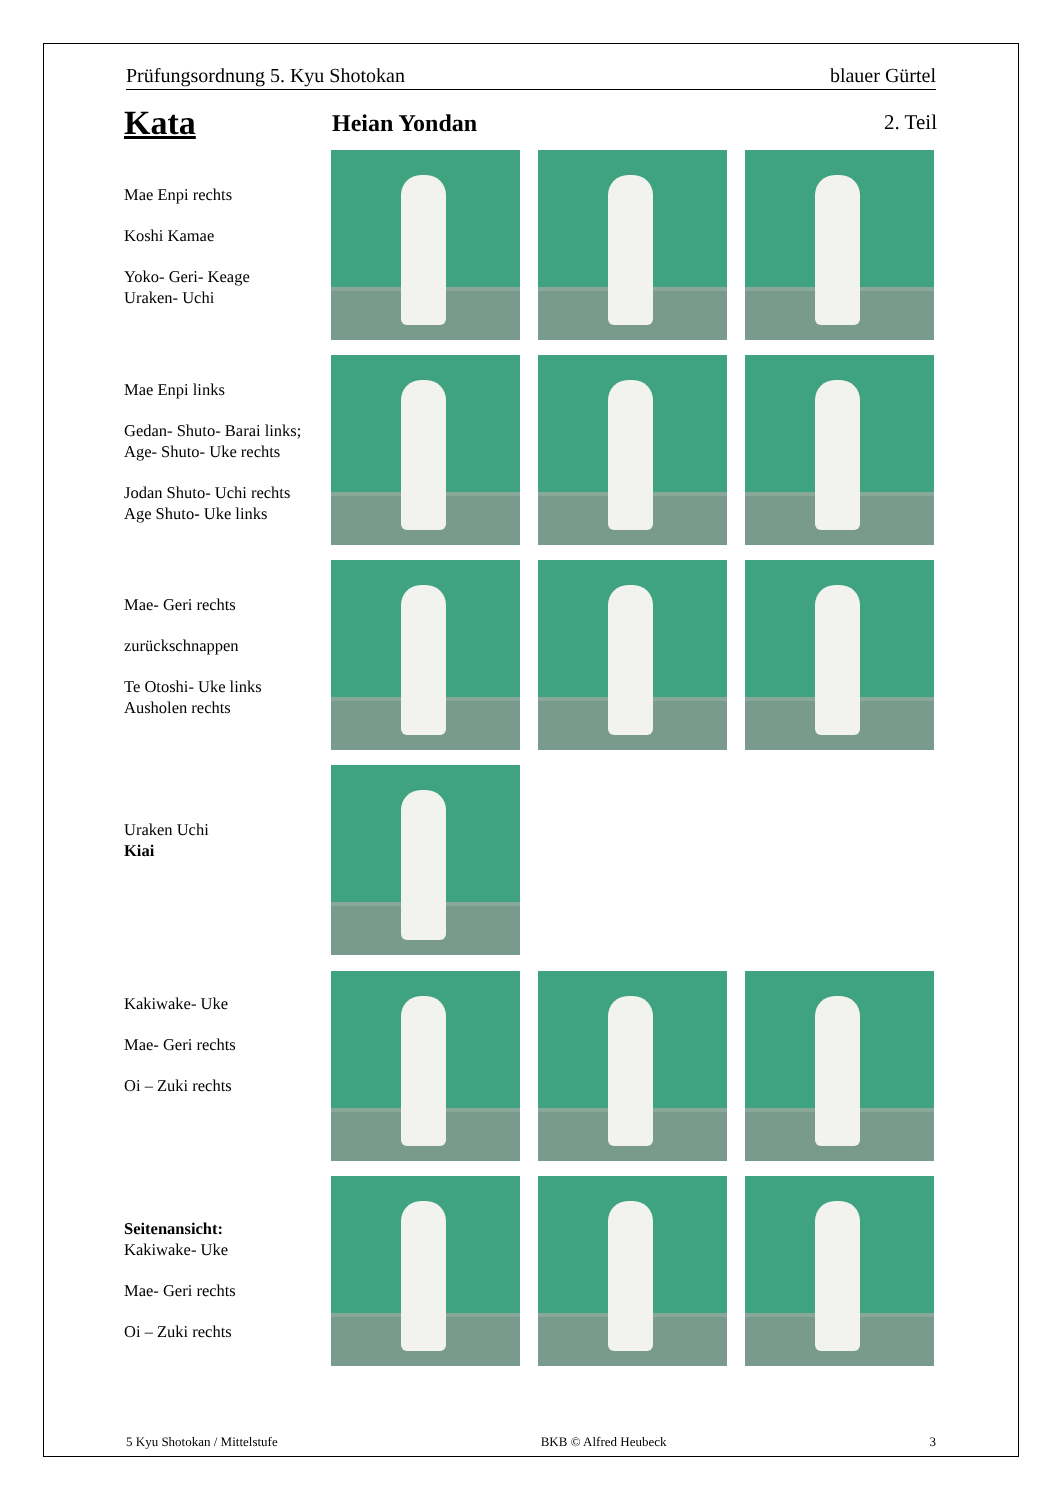Prüfungsordnung 5. Kyu Shotokan blauer Gürtel
Kata Heian Yondan 2. Teil
Mae Enpi rechts
Koshi Kamae
Yoko- Geri- Keage
Uraken- Uchi
Mae Enpi links
Gedan- Shuto- Barai links;
Age- Shuto- Uke rechts
Jodan Shuto- Uchi rechts
Age Shuto- Uke links
Mae- Geri rechts
zurückschnappen
Te Otoshi- Uke links
Ausholen rechts
Uraken Uchi
Kiai
Kakiwake- Uke
Mae- Geri rechts
Oi – Zuki rechts
Seitenansicht:
Kakiwake- Uke
Mae- Geri rechts
Oi – Zuki rechts
5 Kyu Shotokan / Mittelstufe BKB © Alfred Heubeck 3